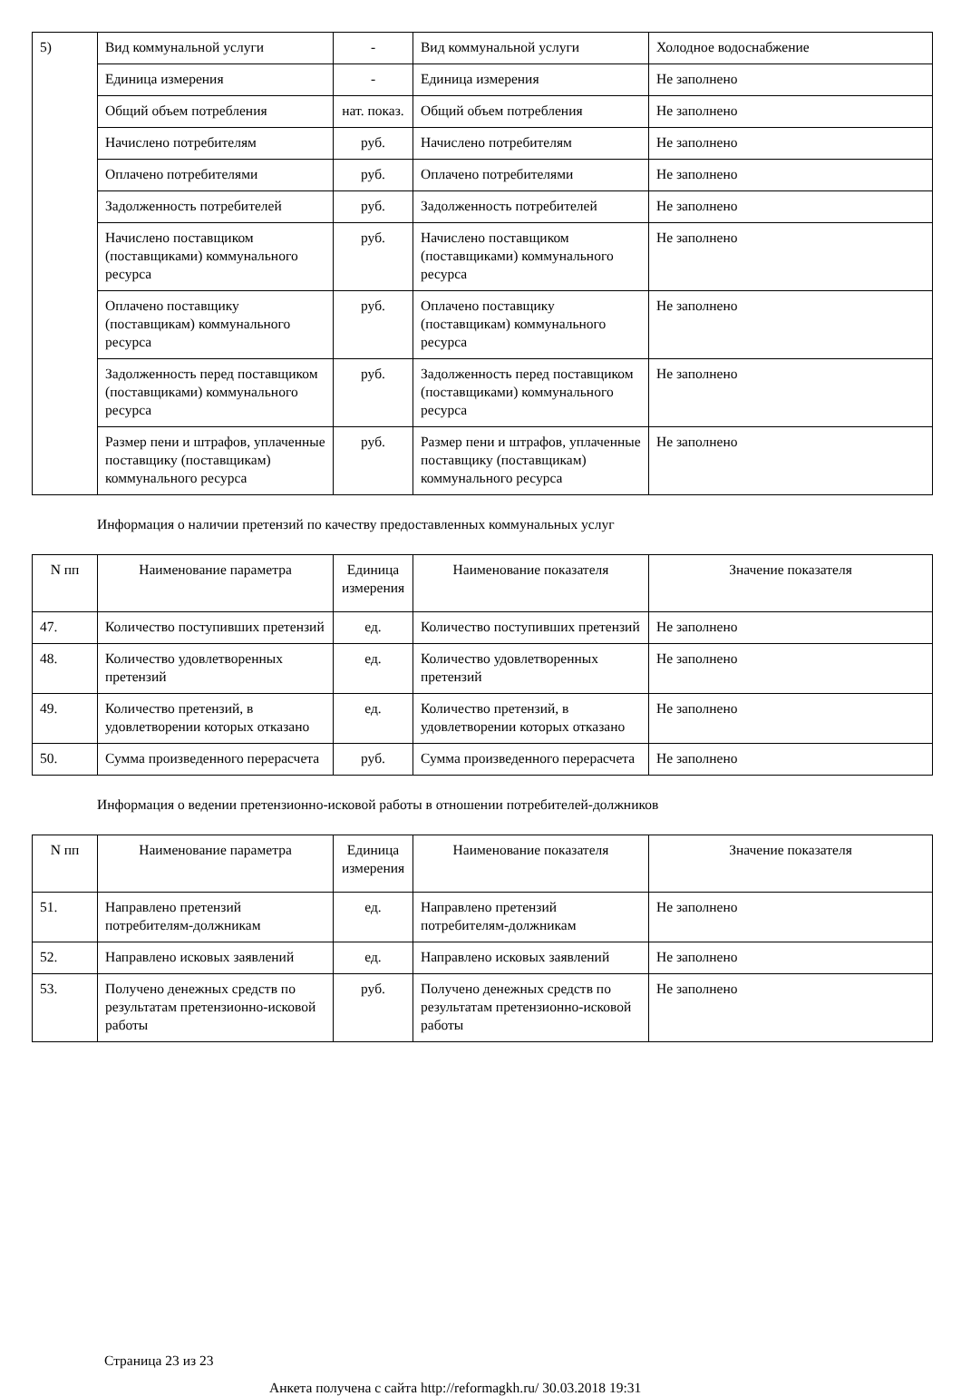| 5) | Вид коммунальной услуги | - | Вид коммунальной услуги | Холодное водоснабжение |
| | Единица измерения | - | Единица измерения | Не заполнено |
| | Общий объем потребления | нат. показ. | Общий объем потребления | Не заполнено |
| | Начислено потребителям | руб. | Начислено потребителям | Не заполнено |
| | Оплачено потребителями | руб. | Оплачено потребителями | Не заполнено |
| | Задолженность потребителей | руб. | Задолженность потребителей | Не заполнено |
| | Начислено поставщиком (поставщиками) коммунального ресурса | руб. | Начислено поставщиком (поставщиками) коммунального ресурса | Не заполнено |
| | Оплачено поставщику (поставщикам) коммунального ресурса | руб. | Оплачено поставщику (поставщикам) коммунального ресурса | Не заполнено |
| | Задолженность перед поставщиком (поставщиками) коммунального ресурса | руб. | Задолженность перед поставщиком (поставщиками) коммунального ресурса | Не заполнено |
| | Размер пени и штрафов, уплаченные поставщику (поставщикам) коммунального ресурса | руб. | Размер пени и штрафов, уплаченные поставщику (поставщикам) коммунального ресурса | Не заполнено |
Информация о наличии претензий по качеству предоставленных коммунальных услуг
| N пп | Наименование параметра | Единица измерения | Наименование показателя | Значение показателя |
| --- | --- | --- | --- | --- |
| 47. | Количество поступивших претензий | ед. | Количество поступивших претензий | Не заполнено |
| 48. | Количество удовлетворенных претензий | ед. | Количество удовлетворенных претензий | Не заполнено |
| 49. | Количество претензий, в удовлетворении которых отказано | ед. | Количество претензий, в удовлетворении которых отказано | Не заполнено |
| 50. | Сумма произведенного перерасчета | руб. | Сумма произведенного перерасчета | Не заполнено |
Информация о ведении претензионно-исковой работы в отношении потребителей-должников
| N пп | Наименование параметра | Единица измерения | Наименование показателя | Значение показателя |
| --- | --- | --- | --- | --- |
| 51. | Направлено претензий потребителям-должникам | ед. | Направлено претензий потребителям-должникам | Не заполнено |
| 52. | Направлено исковых заявлений | ед. | Направлено исковых заявлений | Не заполнено |
| 53. | Получено денежных средств по результатам претензионно-исковой работы | руб. | Получено денежных средств по результатам претензионно-исковой работы | Не заполнено |
Страница 23 из 23
Анкета получена с сайта http://reformagkh.ru/ 30.03.2018 19:31